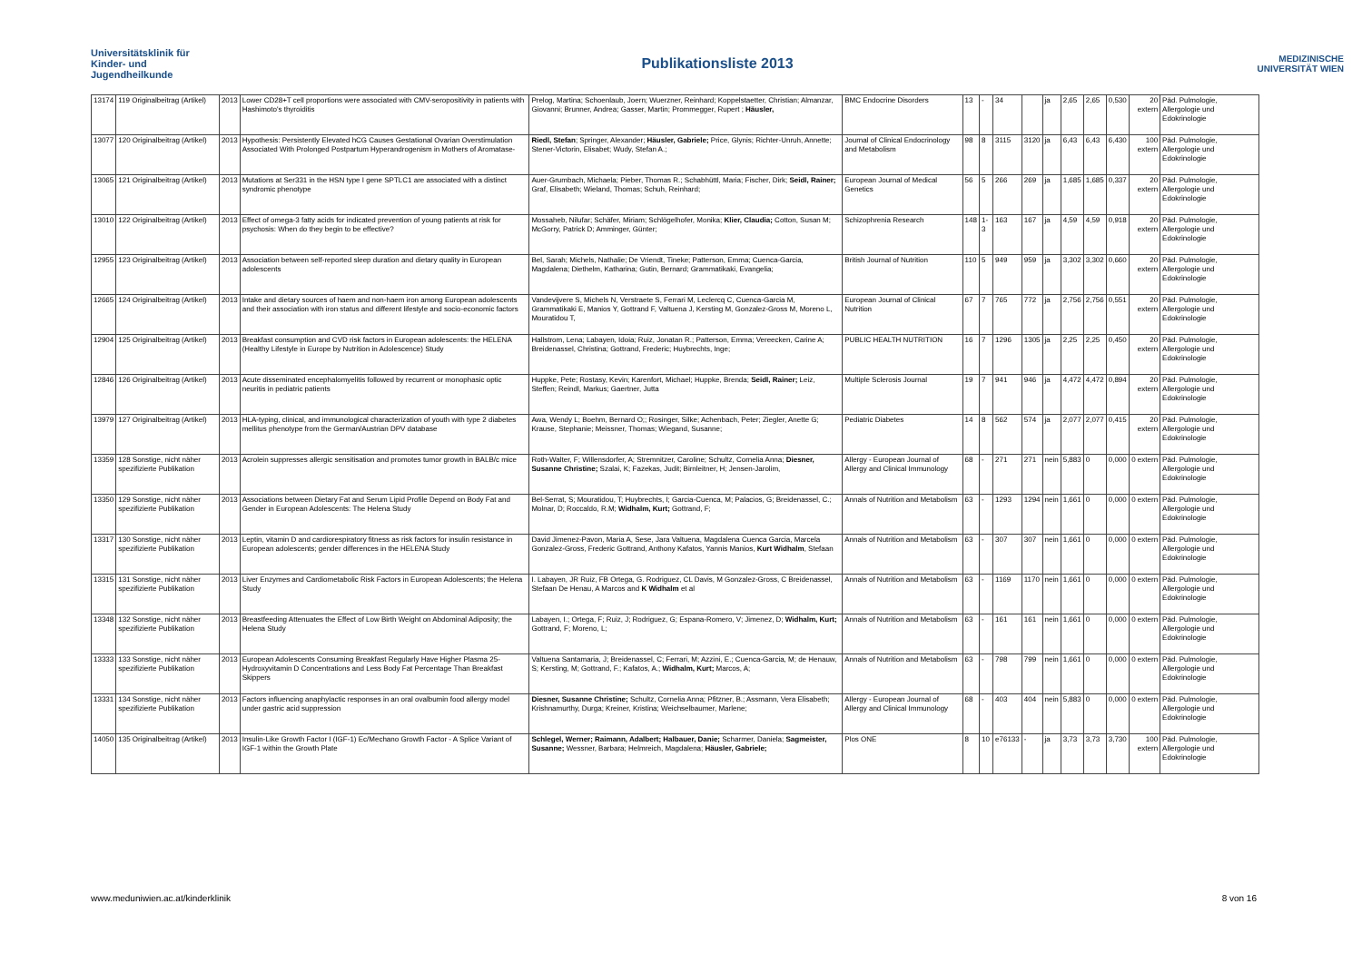Universitätsklinik für Kinder- und Jugendheilkunde
Publikationsliste 2013
MEDIZINISCHE UNIVERSITÄT WIEN
| 13174 | 119 Originalbeitrag (Artikel) | 2013 | Lower CD28+T cell proportions were associated with CMV-seropositivity in patients with Hashimoto's thyroiditis | Prelog, Martina; Schoenlaub, Joern; Wuerzner, Reinhard; Koppelstaetter, Christian; Almanzar, Giovanni; Brunner, Andrea; Gasser, Martin; Prommegger, Rupert ; Häusler, | BMC Endocrine Disorders | 13 | - | 34 | | ja | 2,65 | 2,65 | 0,530 | 20 extern | Päd. Pulmologie, Allergologie und Edokrinologie |
| 13077 | 120 Originalbeitrag (Artikel) | 2013 | Hypothesis: Persistently Elevated hCG Causes Gestational Ovarian Overstimulation Associated With Prolonged Postpartum Hyperandrogenism in Mothers of Aromatase- | Riedl, Stefan ; Springer, Alexander; Häusler, Gabriele; Price, Glynis; Richter-Unruh, Annette; Stener-Victorin, Elisabet; Wudy, Stefan A.; | Journal of Clinical Endocrinology and Metabolism | 98 | 8 | 3115 | 3120 | ja | 6,43 | 6,43 | 6,430 | 100 extern | Päd. Pulmologie, Allergologie und Edokrinologie |
| 13065 | 121 Originalbeitrag (Artikel) | 2013 | Mutations at Ser331 in the HSN type I gene SPTLC1 are associated with a distinct syndromic phenotype | Auer-Grumbach, Michaela; Pieber, Thomas R.; Schabhüttl, Maria; Fischer, Dirk; Seidl, Rainer; Graf, Elisabeth; Wieland, Thomas; Schuh, Reinhard; | European Journal of Medical Genetics | 56 | 5 | 266 | 269 | ja | 1,685 | 1,685 | 0,337 | 20 extern | Päd. Pulmologie, Allergologie und Edokrinologie |
| 13010 | 122 Originalbeitrag (Artikel) | 2013 | Effect of omega-3 fatty acids for indicated prevention of young patients at risk for psychosis: When do they begin to be effective? | Mossaheb, Nilufar; Schäfer, Miriam; Schlögelhofer, Monika; Klier, Claudia; Cotton, Susan M; McGorry, Patrick D; Amminger, Günter; | Schizophrenia Research | 148 | 1-3 | 163 | 167 | ja | 4,59 | 4,59 | 0,918 | 20 extern | Päd. Pulmologie, Allergologie und Edokrinologie |
| 12955 | 123 Originalbeitrag (Artikel) | 2013 | Association between self-reported sleep duration and dietary quality in European adolescents | Bel, Sarah; Michels, Nathalie; De Vriendt, Tineke; Patterson, Emma; Cuenca-Garcia, Magdalena; Diethelm, Katharina; Gutin, Bernard; Grammatikaki, Evangelia; | British Journal of Nutrition | 110 | 5 | 949 | 959 | ja | 3,302 | 3,302 | 0,660 | 20 extern | Päd. Pulmologie, Allergologie und Edokrinologie |
| 12665 | 124 Originalbeitrag (Artikel) | 2013 | Intake and dietary sources of haem and non-haem iron among European adolescents and their association with iron status and different lifestyle and socio-economic factors | Vandevijvere S, Michels N, Verstraete S, Ferrari M, Leclercq C, Cuenca-Garcia M, Grammatikaki E, Manios Y, Gottrand F, Valtuena J, Kersting M, Gonzalez-Gross M, Moreno L, Mouratidou T, | European Journal of Clinical Nutrition | 67 | 7 | 765 | 772 | ja | 2,756 | 2,756 | 0,551 | 20 extern | Päd. Pulmologie, Allergologie und Edokrinologie |
| 12904 | 125 Originalbeitrag (Artikel) | 2013 | Breakfast consumption and CVD risk factors in European adolescents: the HELENA (Healthy Lifestyle in Europe by Nutrition in Adolescence) Study | Hallstrom, Lena; Labayen, Idoia; Ruiz, Jonatan R.; Patterson, Emma; Vereecken, Carine A; Breidenassel, Christina; Gottrand, Frederic; Huybrechts, Inge; | PUBLIC HEALTH NUTRITION | 16 | 7 | 1296 | 1305 | ja | 2,25 | 2,25 | 0,450 | 20 extern | Päd. Pulmologie, Allergologie und Edokrinologie |
| 12846 | 126 Originalbeitrag (Artikel) | 2013 | Acute disseminated encephalomyelitis followed by recurrent or monophasic optic neuritis in pediatric patients | Huppke, Pete; Rostasy, Kevin; Karenfort, Michael; Huppke, Brenda; Seidl, Rainer; Leiz, Steffen; Reindl, Markus; Gaertner, Jutta | Multiple Sclerosis Journal | 19 | 7 | 941 | 946 | ja | 4,472 | 4,472 | 0,894 | 20 extern | Päd. Pulmologie, Allergologie und Edokrinologie |
| 13979 | 127 Originalbeitrag (Artikel) | 2013 | HLA-typing, clinical, and immunological characterization of youth with type 2 diabetes mellitus phenotype from the German/Austrian DPV database | Awa, Wendy L; Boehm, Bernard O;; Rosinger, Silke; Achenbach, Peter; Ziegler, Anette G; Krause, Stephanie; Meissner, Thomas; Wiegand, Susanne; | Pediatric Diabetes | 14 | 8 | 562 | 574 | ja | 2,077 | 2,077 | 0,415 | 20 extern | Päd. Pulmologie, Allergologie und Edokrinologie |
| 13359 | 128 Sonstige, nicht näher spezifizierte Publikation | 2013 | Acrolein suppresses allergic sensitisation and promotes tumor growth in BALB/c mice | Roth-Walter, F; Willensdorfer, A; Stremnitzer, Caroline; Schultz, Cornelia Anna; Diesner, Susanne Christine; Szalai, K; Fazekas, Judit; Birnleitner, H; Jensen-Jarolim, | Allergy - European Journal of Allergy and Clinical Immunology | 68 | - | 271 | 271 | nein | 5,883 | 0 | 0,000 | 0 extern | Päd. Pulmologie, Allergologie und Edokrinologie |
| 13350 | 129 Sonstige, nicht näher spezifizierte Publikation | 2013 | Associations between Dietary Fat and Serum Lipid Profile Depend on Body Fat and Gender in European Adolescents: The Helena Study | Bel-Serrat, S; Mouratidou, T; Huybrechts, I; Garcia-Cuenca, M; Palacios, G; Breidenassel, C.; Molnar, D; Roccaldo, R.M; Widhalm, Kurt; Gottrand, F; | Annals of Nutrition and Metabolism | 63 | - | 1293 | 1294 | nein | 1,661 | 0 | 0,000 | 0 extern | Päd. Pulmologie, Allergologie und Edokrinologie |
| 13317 | 130 Sonstige, nicht näher spezifizierte Publikation | 2013 | Leptin, vitamin D and cardiorespiratory fitness as risk factors for insulin resistance in European adolescents; gender differences in the HELENA Study | David Jimenez-Pavon, Maria A, Sese, Jara Valtuena, Magdalena Cuenca Garcia, Marcela Gonzalez-Gross, Frederic Gottrand, Anthony Kafatos, Yannis Manios, Kurt Widhalm , Stefaan | Annals of Nutrition and Metabolism | 63 | - | 307 | 307 | nein | 1,661 | 0 | 0,000 | 0 extern | Päd. Pulmologie, Allergologie und Edokrinologie |
| 13315 | 131 Sonstige, nicht näher spezifizierte Publikation | 2013 | Liver Enzymes and Cardiometabolic Risk Factors in European Adolescents; the Helena Study | I. Labayen, JR Ruiz, FB Ortega, G. Rodriguez, CL Davis, M Gonzalez-Gross, C Breidenassel, Stefaan De Henau, A Marcos and K Widhalm et al | Annals of Nutrition and Metabolism | 63 | - | 1169 | 1170 | nein | 1,661 | 0 | 0,000 | 0 extern | Päd. Pulmologie, Allergologie und Edokrinologie |
| 13348 | 132 Sonstige, nicht näher spezifizierte Publikation | 2013 | Breastfeeding Attenuates the Effect of Low Birth Weight on Abdominal Adiposity; the Helena Study | Labayen, I.; Ortega, F; Ruiz, J; Rodriguez, G; Espana-Romero, V; Jimenez, D; Widhalm, Kurt; Gottrand, F; Moreno, L; | Annals of Nutrition and Metabolism | 63 | - | 161 | 161 | nein | 1,661 | 0 | 0,000 | 0 extern | Päd. Pulmologie, Allergologie und Edokrinologie |
| 13333 | 133 Sonstige, nicht näher spezifizierte Publikation | 2013 | European Adolescents Consuming Breakfast Regularly Have Higher Plasma 25-Hydroxyvitamin D Concentrations and Less Body Fat Percentage Than Breakfast Skippers | Valtuena Santamaria, J; Breidenassel, C; Ferrari, M; Azzini, E.; Cuenca-Garcia, M; de Henauw, S; Kersting, M; Gottrand, F.; Kafatos, A.; Widhalm, Kurt; Marcos, A; | Annals of Nutrition and Metabolism | 63 | - | 798 | 799 | nein | 1,661 | 0 | 0,000 | 0 extern | Päd. Pulmologie, Allergologie und Edokrinologie |
| 13331 | 134 Sonstige, nicht näher spezifizierte Publikation | 2013 | Factors influencing anaphylactic responses in an oral ovalbumin food allergy model under gastric acid suppression | Diesner, Susanne Christine; Schultz, Cornelia Anna; Pfitzner, B.; Assmann, Vera Elisabeth; Krishnamurthy, Durga; Kreiner, Kristina; Weichselbaumer, Marlene; | Allergy - European Journal of Allergy and Clinical Immunology | 68 | - | 403 | 404 | nein | 5,883 | 0 | 0,000 | 0 extern | Päd. Pulmologie, Allergologie und Edokrinologie |
| 14050 | 135 Originalbeitrag (Artikel) | 2013 | Insulin-Like Growth Factor I (IGF-1) Ec/Mechano Growth Factor - A Splice Variant of IGF-1 within the Growth Plate | Schlegel, Werner; Raimann, Adalbert; Halbauer, Danie; Scharmer, Daniela; Sagmeister, Susanne; Wessner, Barbara; Helmreich, Magdalena; Häusler, Gabriele; | Plos ONE | 8 | 10 | e76133 | - | ja | 3,73 | 3,73 | 3,730 | 100 extern | Päd. Pulmologie, Allergologie und Edokrinologie |
www.meduniwien.ac.at/kinderklinik 8 von 16